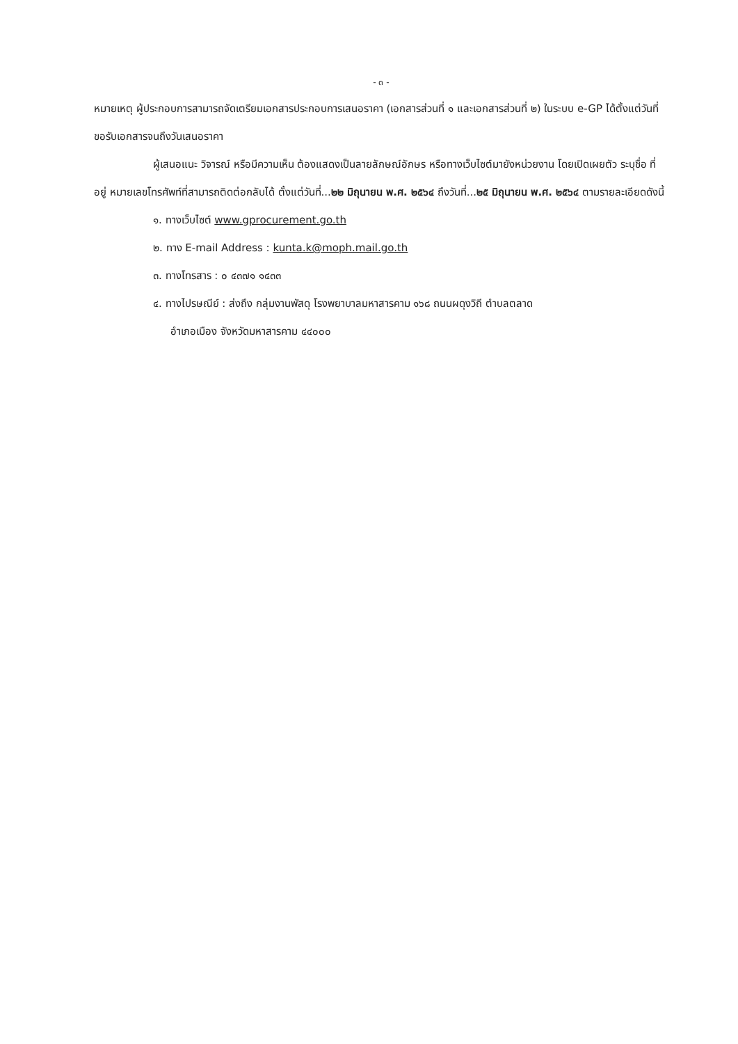- ๓ -
หมายเหตุ ผู้ประกอบการสามารถจัดเตรียมเอกสารประกอบการเสนอราคา (เอกสารส่วนที่ ๑ และเอกสารส่วนที่ ๒) ในระบบ e-GP ได้ตั้งแต่วันที่ ขอรับเอกสารจนถึงวันเสนอราคา
ผู้เสนอแนะ วิจารณ์ หรือมีความเห็น ต้องแสดงเป็นลายลักษณ์อักษร หรือทางเว็บไซต์มายังหน่วยงาน โดยเปิดเผยตัว ระบุชื่อ ที่อยู่ หมายเลขโทรศัพท์ที่สามารถติดต่อกลับได้ ตั้งแต่วันที่...๒๒ มิถุนายน พ.ศ. ๒๕๖๔ ถึงวันที่...๒๕ มิถุนายน พ.ศ. ๒๕๖๔ ตามรายละเอียดดังนี้
๑. ทางเว็บไซต์ www.gprocurement.go.th
๒. ทาง E-mail Address : kunta.k@moph.mail.go.th
๓. ทางโทรสาร : ๐ ๔๓๗๑ ๑๔๓๓
๔. ทางไปรษณีย์ : ส่งถึง กลุ่มงานพัสดุ โรงพยาบาลมหาสารคาม ๑๖๘ ถนนผดุงวิถี ตำบลตลาด
อำเภอเมือง จังหวัดมหาสารคาม ๔๔๐๐๐